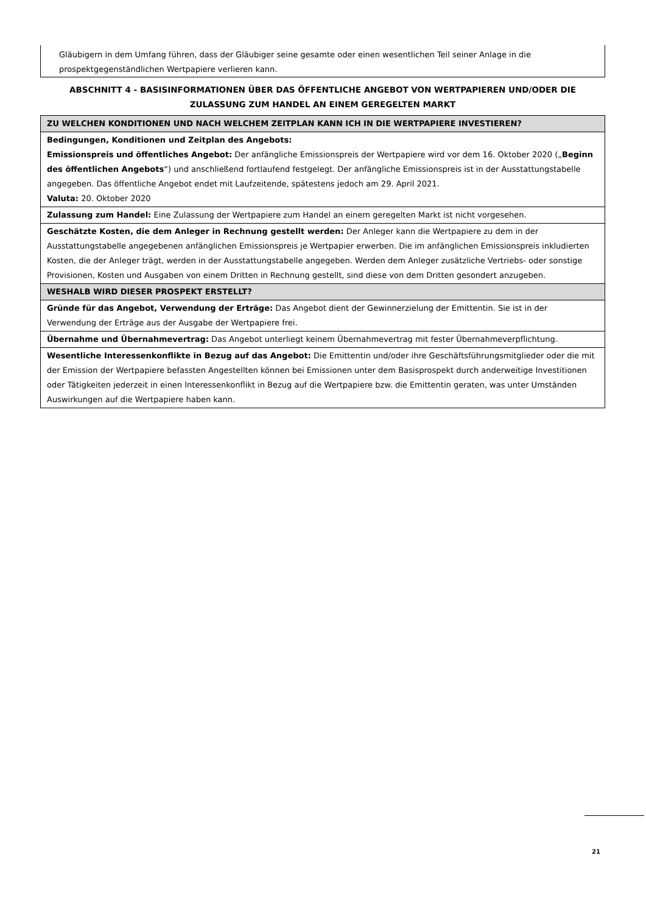Gläubigern in dem Umfang führen, dass der Gläubiger seine gesamte oder einen wesentlichen Teil seiner Anlage in die prospektgegenständlichen Wertpapiere verlieren kann.
ABSCHNITT 4 - BASISINFORMATIONEN ÜBER DAS ÖFFENTLICHE ANGEBOT VON WERTPAPIEREN UND/ODER DIE ZULASSUNG ZUM HANDEL AN EINEM GEREGELTEN MARKT
| ZU WELCHEN KONDITIONEN UND NACH WELCHEM ZEITPLAN KANN ICH IN DIE WERTPAPIERE INVESTIEREN? |
| Bedingungen, Konditionen und Zeitplan des Angebots: Emissionspreis und öffentliches Angebot: Der anfängliche Emissionspreis der Wertpapiere wird vor dem 16. Oktober 2020 („ Beginn des öffentlichen Angebots “) und anschließend fortlaufend festgelegt. Der anfängliche Emissionspreis ist in der Ausstattungstabelle angegeben. Das öffentliche Angebot endet mit Laufzeitende, spätestens jedoch am 29. April 2021. Valuta: 20. Oktober 2020 |
| Zulassung zum Handel: Eine Zulassung der Wertpapiere zum Handel an einem geregelten Markt ist nicht vorgesehen. |
| Geschätzte Kosten, die dem Anleger in Rechnung gestellt werden: Der Anleger kann die Wertpapiere zu dem in der Ausstattungstabelle angegebenen anfänglichen Emissionspreis je Wertpapier erwerben. Die im anfänglichen Emissionspreis inkludierten Kosten, die der Anleger trägt, werden in der Ausstattungstabelle angegeben. Werden dem Anleger zusätzliche Vertriebs- oder sonstige Provisionen, Kosten und Ausgaben von einem Dritten in Rechnung gestellt, sind diese von dem Dritten gesondert anzugeben. |
| WESHALB WIRD DIESER PROSPEKT ERSTELLT? |
| Gründe für das Angebot, Verwendung der Erträge: Das Angebot dient der Gewinnerzielung der Emittentin. Sie ist in der Verwendung der Erträge aus der Ausgabe der Wertpapiere frei. |
| Übernahme und Übernahmevertrag: Das Angebot unterliegt keinem Übernahmevertrag mit fester Übernahmeverpflichtung. |
| Wesentliche Interessenkonflikte in Bezug auf das Angebot: Die Emittentin und/oder ihre Geschäftsführungsmitglieder oder die mit der Emission der Wertpapiere befassten Angestellten können bei Emissionen unter dem Basisprospekt durch anderweitige Investitionen oder Tätigkeiten jederzeit in einen Interessenkonflikt in Bezug auf die Wertpapiere bzw. die Emittentin geraten, was unter Umständen Auswirkungen auf die Wertpapiere haben kann. |
21